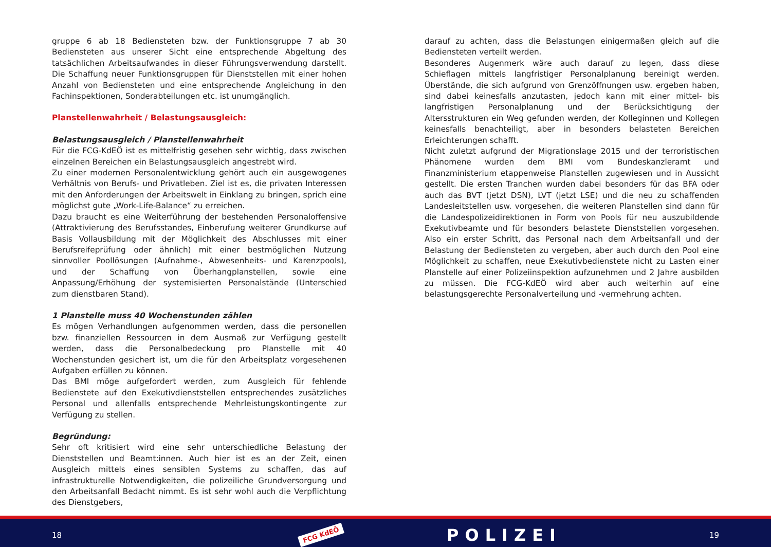gruppe 6 ab 18 Bediensteten bzw. der Funktionsgruppe 7 ab 30 Bediensteten aus unserer Sicht eine entsprechende Abgeltung des tatsächlichen Arbeitsaufwandes in dieser Führungsverwendung darstellt. Die Schaffung neuer Funktionsgruppen für Dienststellen mit einer hohen Anzahl von Bediensteten und eine entsprechende Angleichung in den Fachinspektionen, Sonderabteilungen etc. ist unumgänglich.
Planstellenwahrheit / Belastungsausgleich:
Belastungsausgleich / Planstellenwahrheit
Für die FCG-KdEÖ ist es mittelfristig gesehen sehr wichtig, dass zwischen einzelnen Bereichen ein Belastungsausgleich angestrebt wird.
Zu einer modernen Personalentwicklung gehört auch ein ausgewogenes Verhältnis von Berufs- und Privatleben. Ziel ist es, die privaten Interessen mit den Anforderungen der Arbeitswelt in Einklang zu bringen, sprich eine möglichst gute „Work-Life-Balance“ zu erreichen.
Dazu braucht es eine Weiterführung der bestehenden Personaloffensive (Attraktivierung des Berufsstandes, Einberufung weiterer Grundkurse auf Basis Vollausbildung mit der Möglichkeit des Abschlusses mit einer Berufsreifeprüfung oder ähnlich) mit einer bestmöglichen Nutzung sinnvoller Poollösungen (Aufnahme-, Abwesenheits- und Karenzpools), und der Schaffung von Überhangplanstellen, sowie eine Anpassung/Erhöhung der systemisierten Personalstände (Unterschied zum dienstbaren Stand).
1 Planstelle muss 40 Wochenstunden zählen
Es mögen Verhandlungen aufgenommen werden, dass die personellen bzw. finanziellen Ressourcen in dem Ausmaß zur Verfügung gestellt werden, dass die Personalbedeckung pro Planstelle mit 40 Wochenstunden gesichert ist, um die für den Arbeitsplatz vorgesehenen Aufgaben erfüllen zu können.
Das BMI möge aufgefordert werden, zum Ausgleich für fehlende Bedienstete auf den Exekutivdienststellen entsprechendes zusätzliches Personal und allenfalls entsprechende Mehrleistungskontingente zur Verfügung zu stellen.
Begründung:
Sehr oft kritisiert wird eine sehr unterschiedliche Belastung der Dienststellen und Beamt:innen. Auch hier ist es an der Zeit, einen Ausgleich mittels eines sensiblen Systems zu schaffen, das auf infrastrukturelle Notwendigkeiten, die polizeiliche Grundversorgung und den Arbeitsanfall Bedacht nimmt. Es ist sehr wohl auch die Verpflichtung des Dienstgebers,
darauf zu achten, dass die Belastungen einigermaßen gleich auf die Bediensteten verteilt werden.
Besonderes Augenmerk wäre auch darauf zu legen, dass diese Schieflagen mittels langfristiger Personalplanung bereinigt werden. Überstände, die sich aufgrund von Grenzöffnungen usw. ergeben haben, sind dabei keinesfalls anzutasten, jedoch kann mit einer mittel- bis langfristigen Personalplanung und der Berücksichtigung der Altersstrukturen ein Weg gefunden werden, der Kolleginnen und Kollegen keinesfalls benachteiligt, aber in besonders belasteten Bereichen Erleichterungen schafft.
Nicht zuletzt aufgrund der Migrationslage 2015 und der terroristischen Phänomene wurden dem BMI vom Bundeskanzleramt und Finanzministerium etappenweise Planstellen zugewiesen und in Aussicht gestellt. Die ersten Tranchen wurden dabei besonders für das BFA oder auch das BVT (jetzt DSN), LVT (jetzt LSE) und die neu zu schaffenden Landesleitstellen usw. vorgesehen, die weiteren Planstellen sind dann für die Landespolizeidirektionen in Form von Pools für neu auszubildende Exekutivbeamte und für besonders belastete Dienststellen vorgesehen. Also ein erster Schritt, das Personal nach dem Arbeitsanfall und der Belastung der Bediensteten zu vergeben, aber auch durch den Pool eine Möglichkeit zu schaffen, neue Exekutivbedienstete nicht zu Lasten einer Planstelle auf einer Polizeiinspektion aufzunehmen und 2 Jahre ausbilden zu müssen. Die FCG-KdEÖ wird aber auch weiterhin auf eine belastungsgerechte Personalverteilung und -vermehrung achten.
18 FCG KdEÖ POLIZEI 19